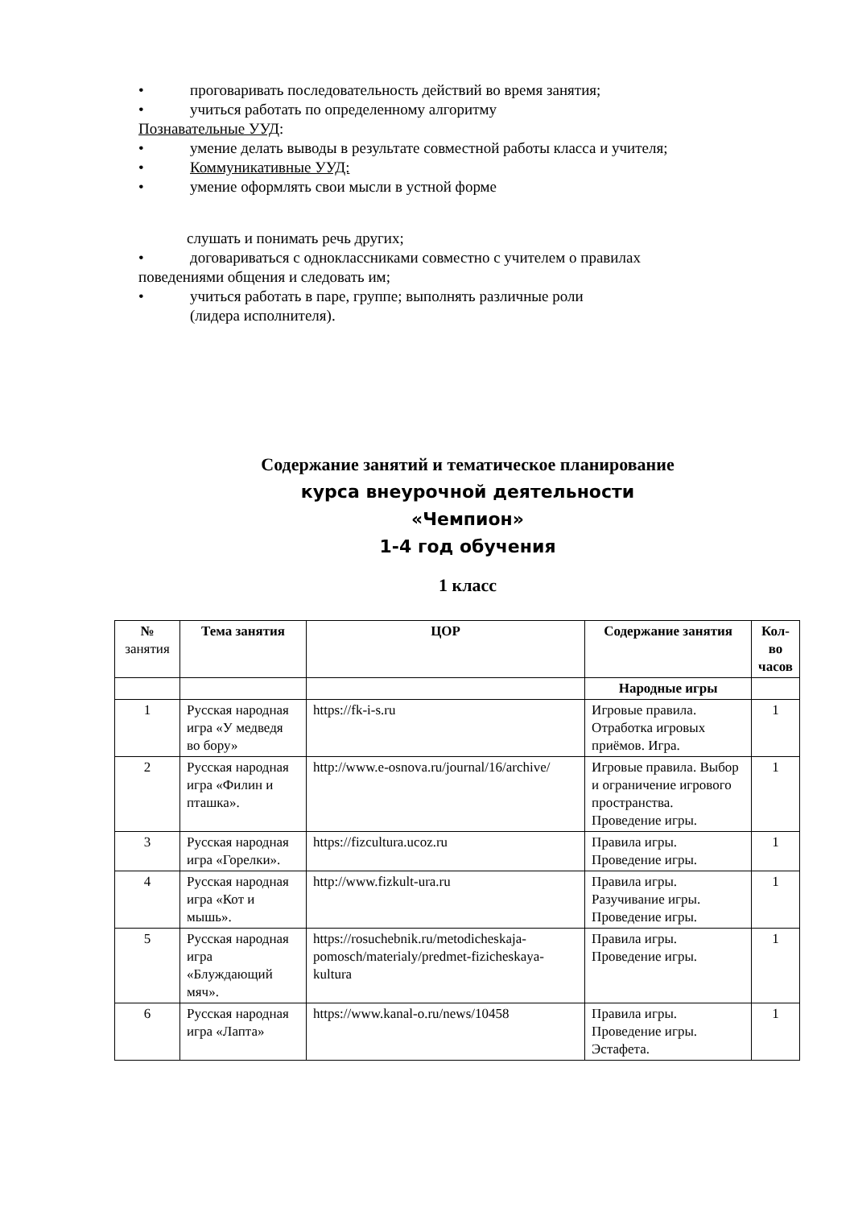• проговаривать последовательность действий во время занятия;
• учиться работать по определенному алгоритму
Познавательные УУД:
• умение делать выводы в результате совместной работы класса и учителя;
• Коммуникативные УУД:
• умение оформлять свои мысли в устной форме
слушать и понимать речь других;
• договариваться с одноклассниками совместно с учителем о правилах
поведениями общения и следовать им;
• учиться работать в паре, группе; выполнять различные роли
(лидера исполнителя).
Содержание занятий и тематическое планирование
курса внеурочной деятельности
«Чемпион»
1-4 год обучения
1 класс
| № занятия | Тема занятия | ЦОР | Содержание занятия | Кол-во часов |
| --- | --- | --- | --- | --- |
| | | | Народные игры | |
| 1 | Русская народная игра «У медведя во бору» | https://fk-i-s.ru | Игровые правила. Отработка игровых приёмов. Игра. | 1 |
| 2 | Русская народная игра «Филин и пташка». | http://www.e-osnova.ru/journal/16/archive/ | Игровые правила. Выбор и ограничение игрового пространства. Проведение игры. | 1 |
| 3 | Русская народная игра «Горелки». | https://fizcultura.ucoz.ru | Правила игры. Проведение игры. | 1 |
| 4 | Русская народная игра «Кот и мышь». | http://www.fizkult-ura.ru | Правила игры. Разучивание игры. Проведение игры. | 1 |
| 5 | Русская народная игра «Блуждающий мяч». | https://rosuchebnik.ru/metodicheskaja-pomosch/materialy/predmet-fizicheskaya-kultura | Правила игры. Проведение игры. | 1 |
| 6 | Русская народная игра «Лапта» | https://www.kanal-o.ru/news/10458 | Правила игры. Проведение игры. Эстафета. | 1 |